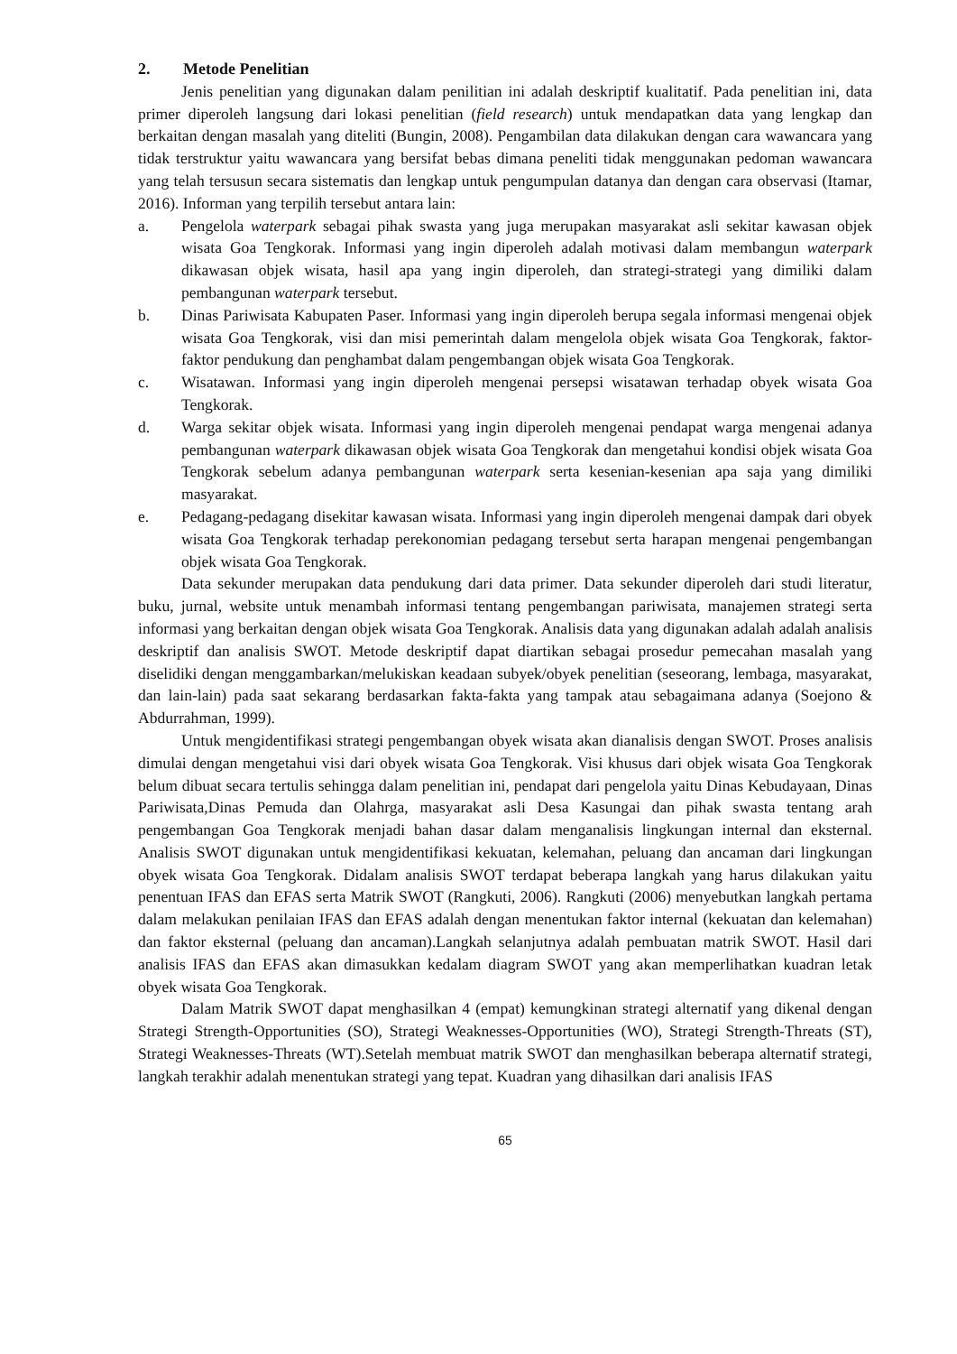2. Metode Penelitian
Jenis penelitian yang digunakan dalam penilitian ini adalah deskriptif kualitatif. Pada penelitian ini, data primer diperoleh langsung dari lokasi penelitian (field research) untuk mendapatkan data yang lengkap dan berkaitan dengan masalah yang diteliti (Bungin, 2008). Pengambilan data dilakukan dengan cara wawancara yang tidak terstruktur yaitu wawancara yang bersifat bebas dimana peneliti tidak menggunakan pedoman wawancara yang telah tersusun secara sistematis dan lengkap untuk pengumpulan datanya dan dengan cara observasi (Itamar, 2016). Informan yang terpilih tersebut antara lain:
a. Pengelola waterpark sebagai pihak swasta yang juga merupakan masyarakat asli sekitar kawasan objek wisata Goa Tengkorak. Informasi yang ingin diperoleh adalah motivasi dalam membangun waterpark dikawasan objek wisata, hasil apa yang ingin diperoleh, dan strategi-strategi yang dimiliki dalam pembangunan waterpark tersebut.
b. Dinas Pariwisata Kabupaten Paser. Informasi yang ingin diperoleh berupa segala informasi mengenai objek wisata Goa Tengkorak, visi dan misi pemerintah dalam mengelola objek wisata Goa Tengkorak, faktor-faktor pendukung dan penghambat dalam pengembangan objek wisata Goa Tengkorak.
c. Wisatawan. Informasi yang ingin diperoleh mengenai persepsi wisatawan terhadap obyek wisata Goa Tengkorak.
d. Warga sekitar objek wisata. Informasi yang ingin diperoleh mengenai pendapat warga mengenai adanya pembangunan waterpark dikawasan objek wisata Goa Tengkorak dan mengetahui kondisi objek wisata Goa Tengkorak sebelum adanya pembangunan waterpark serta kesenian-kesenian apa saja yang dimiliki masyarakat.
e. Pedagang-pedagang disekitar kawasan wisata. Informasi yang ingin diperoleh mengenai dampak dari obyek wisata Goa Tengkorak terhadap perekonomian pedagang tersebut serta harapan mengenai pengembangan objek wisata Goa Tengkorak.
Data sekunder merupakan data pendukung dari data primer. Data sekunder diperoleh dari studi literatur, buku, jurnal, website untuk menambah informasi tentang pengembangan pariwisata, manajemen strategi serta informasi yang berkaitan dengan objek wisata Goa Tengkorak. Analisis data yang digunakan adalah adalah analisis deskriptif dan analisis SWOT. Metode deskriptif dapat diartikan sebagai prosedur pemecahan masalah yang diselidiki dengan menggambarkan/melukiskan keadaan subyek/obyek penelitian (seseorang, lembaga, masyarakat, dan lain-lain) pada saat sekarang berdasarkan fakta-fakta yang tampak atau sebagaimana adanya (Soejono & Abdurrahman, 1999).
Untuk mengidentifikasi strategi pengembangan obyek wisata akan dianalisis dengan SWOT. Proses analisis dimulai dengan mengetahui visi dari obyek wisata Goa Tengkorak. Visi khusus dari objek wisata Goa Tengkorak belum dibuat secara tertulis sehingga dalam penelitian ini, pendapat dari pengelola yaitu Dinas Kebudayaan, Dinas Pariwisata,Dinas Pemuda dan Olahrga, masyarakat asli Desa Kasungai dan pihak swasta tentang arah pengembangan Goa Tengkorak menjadi bahan dasar dalam menganalisis lingkungan internal dan eksternal. Analisis SWOT digunakan untuk mengidentifikasi kekuatan, kelemahan, peluang dan ancaman dari lingkungan obyek wisata Goa Tengkorak. Didalam analisis SWOT terdapat beberapa langkah yang harus dilakukan yaitu penentuan IFAS dan EFAS serta Matrik SWOT (Rangkuti, 2006). Rangkuti (2006) menyebutkan langkah pertama dalam melakukan penilaian IFAS dan EFAS adalah dengan menentukan faktor internal (kekuatan dan kelemahan) dan faktor eksternal (peluang dan ancaman).Langkah selanjutnya adalah pembuatan matrik SWOT. Hasil dari analisis IFAS dan EFAS akan dimasukkan kedalam diagram SWOT yang akan memperlihatkan kuadran letak obyek wisata Goa Tengkorak.
Dalam Matrik SWOT dapat menghasilkan 4 (empat) kemungkinan strategi alternatif yang dikenal dengan Strategi Strength-Opportunities (SO), Strategi Weaknesses-Opportunities (WO), Strategi Strength-Threats (ST), Strategi Weaknesses-Threats (WT).Setelah membuat matrik SWOT dan menghasilkan beberapa alternatif strategi, langkah terakhir adalah menentukan strategi yang tepat. Kuadran yang dihasilkan dari analisis IFAS
65